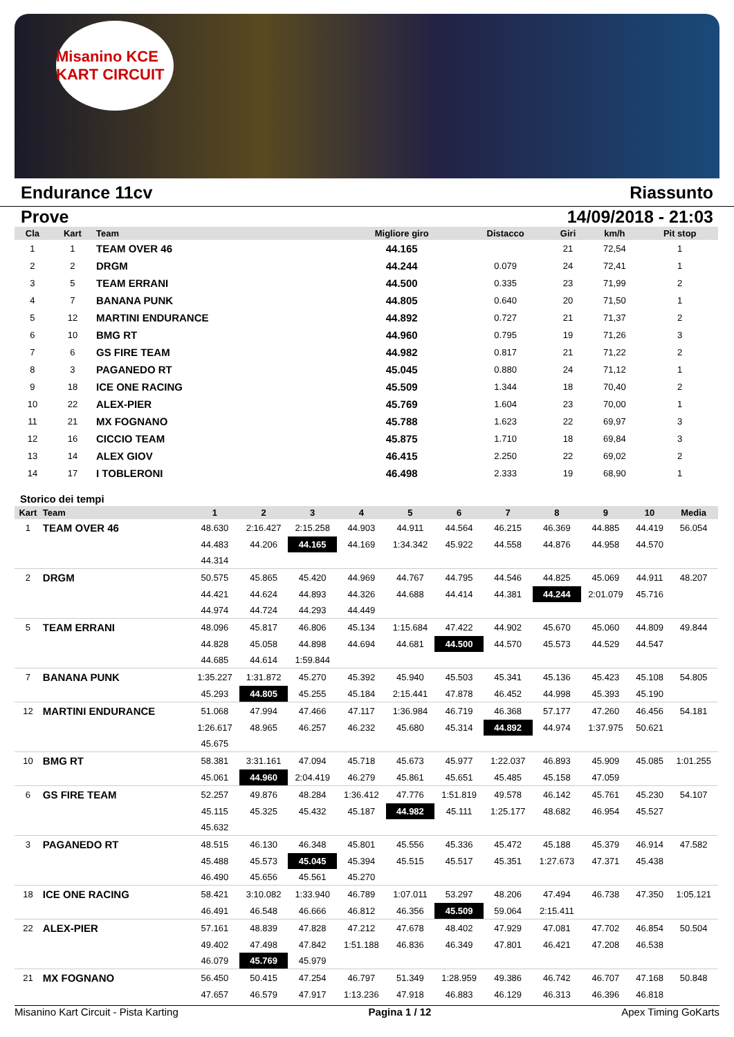Misanino KCE KART CIRCUIT
Endurance 11cv Riassunto
Prove 14/09/2018 - 21:03
| Cla | Kart | Team | Migliore giro | Distacco | Giri | km/h | Pit stop |
| --- | --- | --- | --- | --- | --- | --- | --- |
| 1 | 1 | TEAM OVER 46 | 44.165 | | 21 | 72,54 | 1 |
| 2 | 2 | DRGM | 44.244 | 0.079 | 24 | 72,41 | 1 |
| 3 | 5 | TEAM ERRANI | 44.500 | 0.335 | 23 | 71,99 | 2 |
| 4 | 7 | BANANA PUNK | 44.805 | 0.640 | 20 | 71,50 | 1 |
| 5 | 12 | MARTINI ENDURANCE | 44.892 | 0.727 | 21 | 71,37 | 2 |
| 6 | 10 | BMG RT | 44.960 | 0.795 | 19 | 71,26 | 3 |
| 7 | 6 | GS FIRE TEAM | 44.982 | 0.817 | 21 | 71,22 | 2 |
| 8 | 3 | PAGANEDO RT | 45.045 | 0.880 | 24 | 71,12 | 1 |
| 9 | 18 | ICE ONE RACING | 45.509 | 1.344 | 18 | 70,40 | 2 |
| 10 | 22 | ALEX-PIER | 45.769 | 1.604 | 23 | 70,00 | 1 |
| 11 | 21 | MX FOGNANO | 45.788 | 1.623 | 22 | 69,97 | 3 |
| 12 | 16 | CICCIO TEAM | 45.875 | 1.710 | 18 | 69,84 | 3 |
| 13 | 14 | ALEX GIOV | 46.415 | 2.250 | 22 | 69,02 | 2 |
| 14 | 17 | I TOBLERONI | 46.498 | 2.333 | 19 | 68,90 | 1 |
Storico dei tempi
| Kart | Team | 1 | 2 | 3 | 4 | 5 | 6 | 7 | 8 | 9 | 10 | Media |
| --- | --- | --- | --- | --- | --- | --- | --- | --- | --- | --- | --- | --- |
| 1 | TEAM OVER 46 | 48.630 | 2:16.427 | 2:15.258 | 44.903 | 44.911 | 44.564 | 46.215 | 46.369 | 44.885 | 44.419 | 56.054 |
| | | 44.483 | 44.206 | 44.165 | 44.169 | 1:34.342 | 45.922 | 44.558 | 44.876 | 44.958 | 44.570 | |
| | | 44.314 | | | | | | | | | | |
| 2 | DRGM | 50.575 | 45.865 | 45.420 | 44.969 | 44.767 | 44.795 | 44.546 | 44.825 | 45.069 | 44.911 | 48.207 |
| | | 44.421 | 44.624 | 44.893 | 44.326 | 44.688 | 44.414 | 44.381 | 44.244 | 2:01.079 | 45.716 | |
| | | 44.974 | 44.724 | 44.293 | 44.449 | | | | | | | |
| 5 | TEAM ERRANI | 48.096 | 45.817 | 46.806 | 45.134 | 1:15.684 | 47.422 | 44.902 | 45.670 | 45.060 | 44.809 | 49.844 |
| | | 44.828 | 45.058 | 44.898 | 44.694 | 44.681 | 44.500 | 44.570 | 45.573 | 44.529 | 44.547 | |
| | | 44.685 | 44.614 | 1:59.844 | | | | | | | | |
| 7 | BANANA PUNK | 1:35.227 | 1:31.872 | 45.270 | 45.392 | 45.940 | 45.503 | 45.341 | 45.136 | 45.423 | 45.108 | 54.805 |
| | | 45.293 | 44.805 | 45.255 | 45.184 | 2:15.441 | 47.878 | 46.452 | 44.998 | 45.393 | 45.190 | |
| 12 | MARTINI ENDURANCE | 51.068 | 47.994 | 47.466 | 47.117 | 1:36.984 | 46.719 | 46.368 | 57.177 | 47.260 | 46.456 | 54.181 |
| | | 1:26.617 | 48.965 | 46.257 | 46.232 | 45.680 | 45.314 | 44.892 | 44.974 | 1:37.975 | 50.621 | |
| | | 45.675 | | | | | | | | | | |
| 10 | BMG RT | 58.381 | 3:31.161 | 47.094 | 45.718 | 45.673 | 45.977 | 1:22.037 | 46.893 | 45.909 | 45.085 | 1:01.255 |
| | | 45.061 | 44.960 | 2:04.419 | 46.279 | 45.861 | 45.651 | 45.485 | 45.158 | 47.059 | | |
| 6 | GS FIRE TEAM | 52.257 | 49.876 | 48.284 | 1:36.412 | 47.776 | 1:51.819 | 49.578 | 46.142 | 45.761 | 45.230 | 54.107 |
| | | 45.115 | 45.325 | 45.432 | 45.187 | 44.982 | 45.111 | 1:25.177 | 48.682 | 46.954 | 45.527 | |
| | | 45.632 | | | | | | | | | | |
| 3 | PAGANEDO RT | 48.515 | 46.130 | 46.348 | 45.801 | 45.556 | 45.336 | 45.472 | 45.188 | 45.379 | 46.914 | 47.582 |
| | | 45.488 | 45.573 | 45.045 | 45.394 | 45.515 | 45.517 | 45.351 | 1:27.673 | 47.371 | 45.438 | |
| | | 46.490 | 45.656 | 45.561 | 45.270 | | | | | | | |
| 18 | ICE ONE RACING | 58.421 | 3:10.082 | 1:33.940 | 46.789 | 1:07.011 | 53.297 | 48.206 | 47.494 | 46.738 | 47.350 | 1:05.121 |
| | | 46.491 | 46.548 | 46.666 | 46.812 | 46.356 | 45.509 | 59.064 | 2:15.411 | | | |
| 22 | ALEX-PIER | 57.161 | 48.839 | 47.828 | 47.212 | 47.678 | 48.402 | 47.929 | 47.081 | 47.702 | 46.854 | 50.504 |
| | | 49.402 | 47.498 | 47.842 | 1:51.188 | 46.836 | 46.349 | 47.801 | 46.421 | 47.208 | 46.538 | |
| | | 46.079 | 45.769 | 45.979 | | | | | | | | |
| 21 | MX FOGNANO | 56.450 | 50.415 | 47.254 | 46.797 | 51.349 | 1:28.959 | 49.386 | 46.742 | 46.707 | 47.168 | 50.848 |
| | | 47.657 | 46.579 | 47.917 | 1:13.236 | 47.918 | 46.883 | 46.129 | 46.313 | 46.396 | 46.818 | |
Misanino Kart Circuit - Pista Karting Pagina 1 / 12 Apex Timing GoKarts